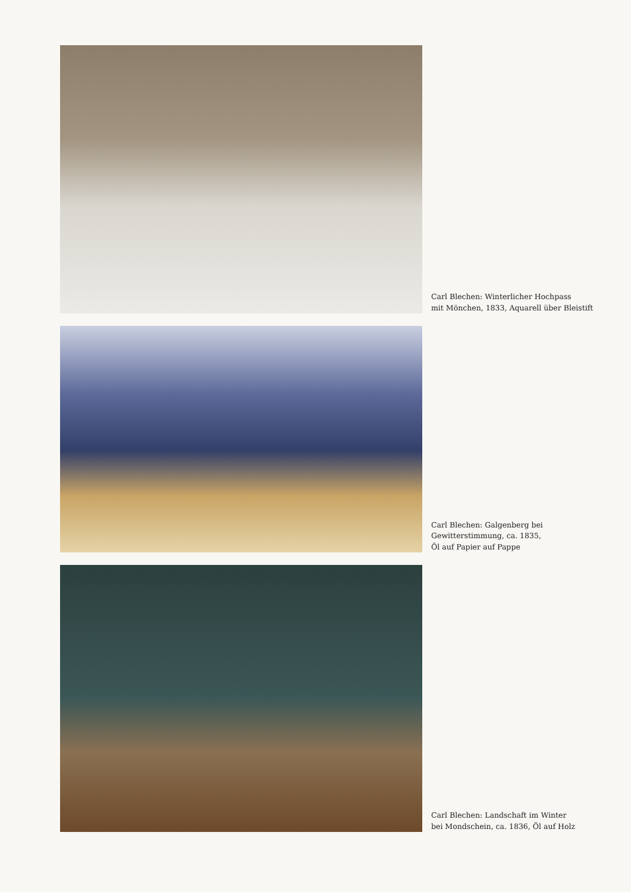Carl Blechen: Winterlicher Hochpass
mit Mönchen, 1833, Aquarell über Bleistift
Carl Blechen: Galgenberg bei
Gewitterstimmung, ca. 1835,
Öl auf Papier auf Pappe
Carl Blechen: Landschaft im Winter
bei Mondschein, ca. 1836, Öl auf Holz